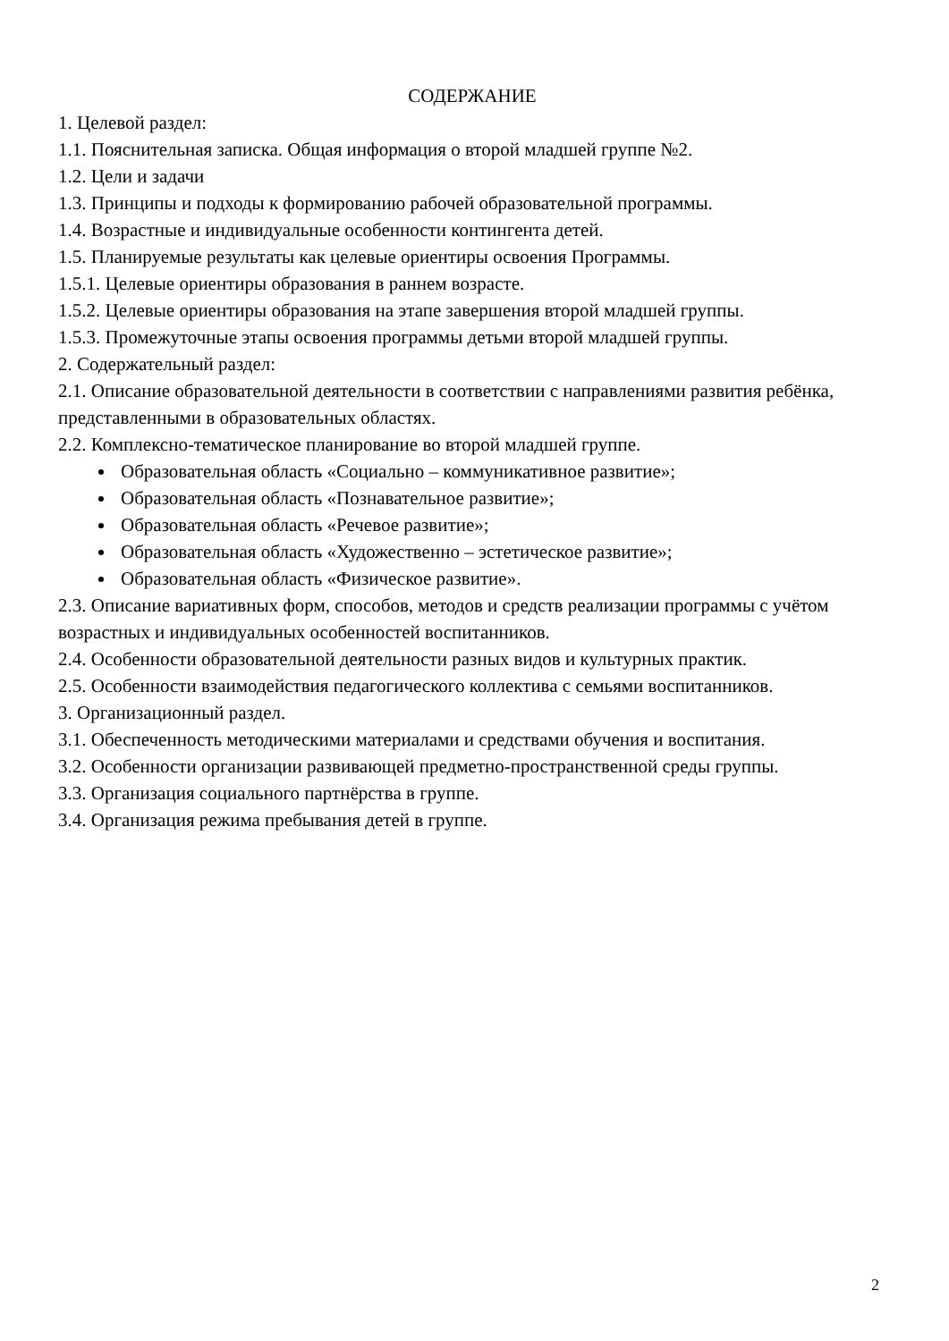СОДЕРЖАНИЕ
1. Целевой раздел:
1.1. Пояснительная записка. Общая информация о второй младшей группе №2.
1.2. Цели и задачи
1.3. Принципы и подходы к формированию рабочей образовательной программы.
1.4. Возрастные и индивидуальные особенности контингента детей.
1.5. Планируемые результаты как целевые ориентиры освоения Программы.
1.5.1. Целевые ориентиры образования в раннем возрасте.
1.5.2. Целевые ориентиры образования на этапе завершения второй младшей группы.
1.5.3. Промежуточные этапы освоения программы детьми второй младшей группы.
2. Содержательный раздел:
2.1. Описание образовательной деятельности в соответствии с направлениями развития ребёнка, представленными в образовательных областях.
2.2. Комплексно-тематическое планирование во второй младшей группе.
Образовательная область «Социально – коммуникативное развитие»;
Образовательная область «Познавательное развитие»;
Образовательная область «Речевое развитие»;
Образовательная область «Художественно – эстетическое развитие»;
Образовательная область «Физическое развитие».
2.3. Описание вариативных форм, способов, методов и средств реализации программы с учётом возрастных и индивидуальных особенностей воспитанников.
2.4. Особенности образовательной деятельности разных видов и культурных практик.
2.5. Особенности взаимодействия педагогического коллектива с семьями воспитанников.
3. Организационный раздел.
3.1. Обеспеченность методическими материалами и средствами обучения и воспитания.
3.2. Особенности организации развивающей предметно-пространственной среды группы.
3.3. Организация социального партнёрства в группе.
3.4. Организация режима пребывания детей в группе.
2